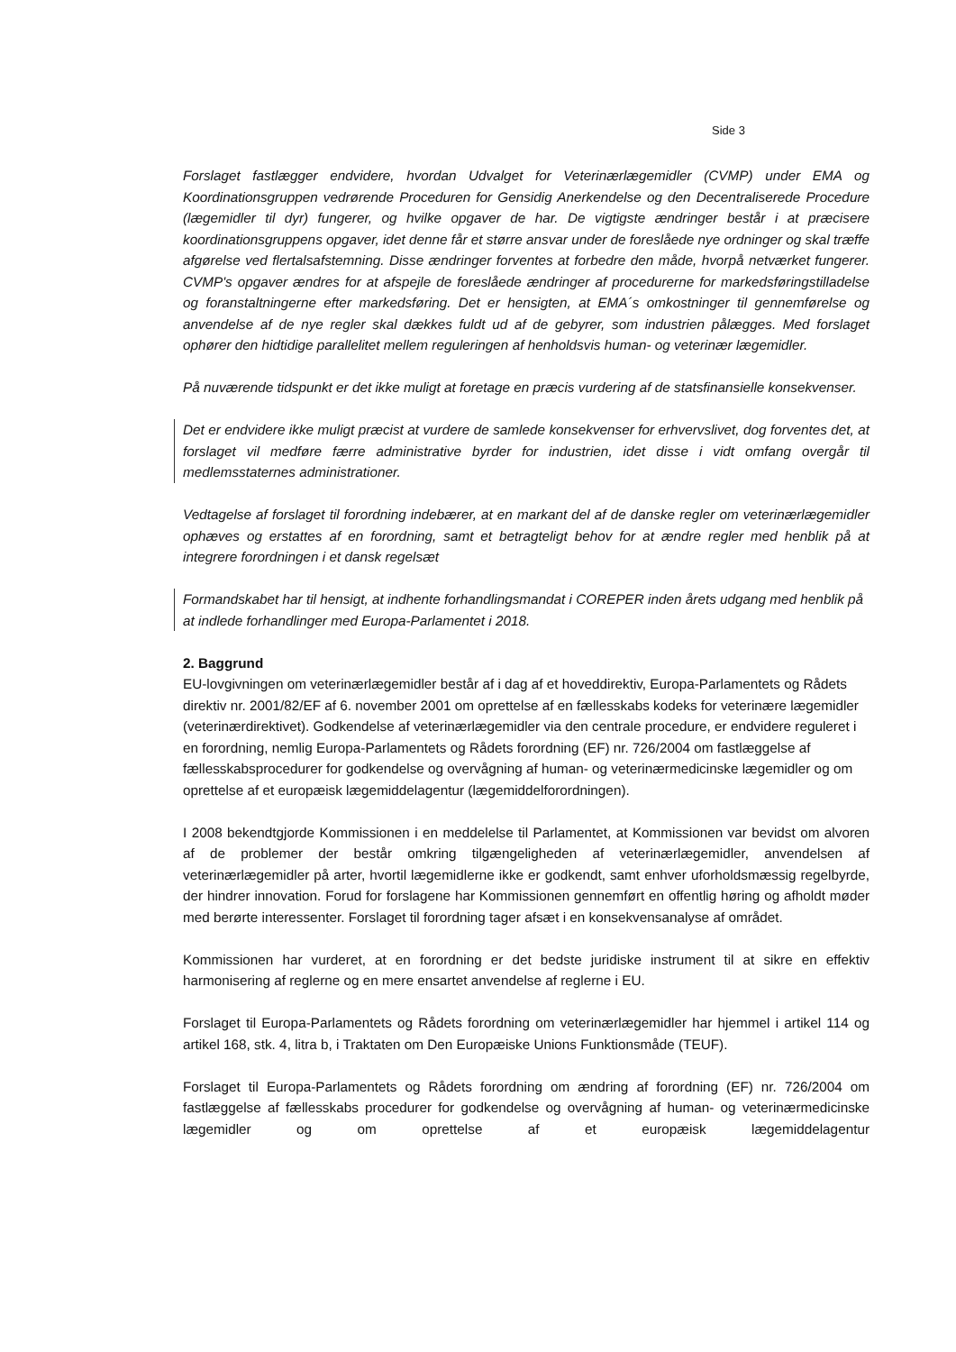Side 3
Forslaget fastlægger endvidere, hvordan Udvalget for Veterinærlægemidler (CVMP) under EMA og Koordinationsgruppen vedrørende Proceduren for Gensidig Anerkendelse og den Decentraliserede Procedure (lægemidler til dyr) fungerer, og hvilke opgaver de har. De vigtigste ændringer består i at præcisere koordinationsgruppens opgaver, idet denne får et større ansvar under de foreslåede nye ordninger og skal træffe afgørelse ved flertalsafstemning. Disse ændringer forventes at forbedre den måde, hvorpå netværket fungerer. CVMP's opgaver ændres for at afspejle de foreslåede ændringer af procedurerne for markedsføringstilladelse og foranstaltningerne efter markedsføring. Det er hensigten, at EMA´s omkostninger til gennemførelse og anvendelse af de nye regler skal dækkes fuldt ud af de gebyrer, som industrien pålægges. Med forslaget ophører den hidtidige parallelitet mellem reguleringen af henholdsvis human- og veterinær lægemidler.
På nuværende tidspunkt er det ikke muligt at foretage en præcis vurdering af de statsfinansielle konsekvenser.
Det er endvidere ikke muligt præcist at vurdere de samlede konsekvenser for erhvervslivet, dog forventes det, at forslaget vil medføre færre administrative byrder for industrien, idet disse i vidt omfang overgår til medlemsstaternes administrationer.
Vedtagelse af forslaget til forordning indebærer, at en markant del af de danske regler om veterinærlægemidler ophæves og erstattes af en forordning, samt et betragteligt behov for at ændre regler med henblik på at integrere forordningen i et dansk regelsæt
Formandskabet har til hensigt, at indhente forhandlingsmandat i COREPER inden årets udgang med henblik på at indlede forhandlinger med Europa-Parlamentet i 2018.
2. Baggrund
EU-lovgivningen om veterinærlægemidler består af i dag af et hoveddirektiv, Europa-Parlamentets og Rådets direktiv nr. 2001/82/EF af 6. november 2001 om oprettelse af en fællesskabs kodeks for veterinære lægemidler (veterinærdirektivet). Godkendelse af veterinærlægemidler via den centrale procedure, er endvidere reguleret i en forordning, nemlig Europa-Parlamentets og Rådets forordning (EF) nr. 726/2004 om fastlæggelse af fællesskabsprocedurer for godkendelse og overvågning af human- og veterinærmedicinske lægemidler og om oprettelse af et europæisk lægemiddelagentur (lægemiddelforordningen).
I 2008 bekendtgjorde Kommissionen i en meddelelse til Parlamentet, at Kommissionen var bevidst om alvoren af de problemer der består omkring tilgængeligheden af veterinærlægemidler, anvendelsen af veterinærlægemidler på arter, hvortil lægemidlerne ikke er godkendt, samt enhver uforholdsmæssig regelbyrde, der hindrer innovation. Forud for forslagene har Kommissionen gennemført en offentlig høring og afholdt møder med berørte interessenter. Forslaget til forordning tager afsæt i en konsekvensanalyse af området.
Kommissionen har vurderet, at en forordning er det bedste juridiske instrument til at sikre en effektiv harmonisering af reglerne og en mere ensartet anvendelse af reglerne i EU.
Forslaget til Europa-Parlamentets og Rådets forordning om veterinærlægemidler har hjemmel i artikel 114 og artikel 168, stk. 4, litra b, i Traktaten om Den Europæiske Unions Funktionsmåde (TEUF).
Forslaget til Europa-Parlamentets og Rådets forordning om ændring af forordning (EF) nr. 726/2004 om fastlæggelse af fællesskabs procedurer for godkendelse og overvågning af human- og veterinærmedicinske lægemidler og om oprettelse af et europæisk lægemiddelagentur